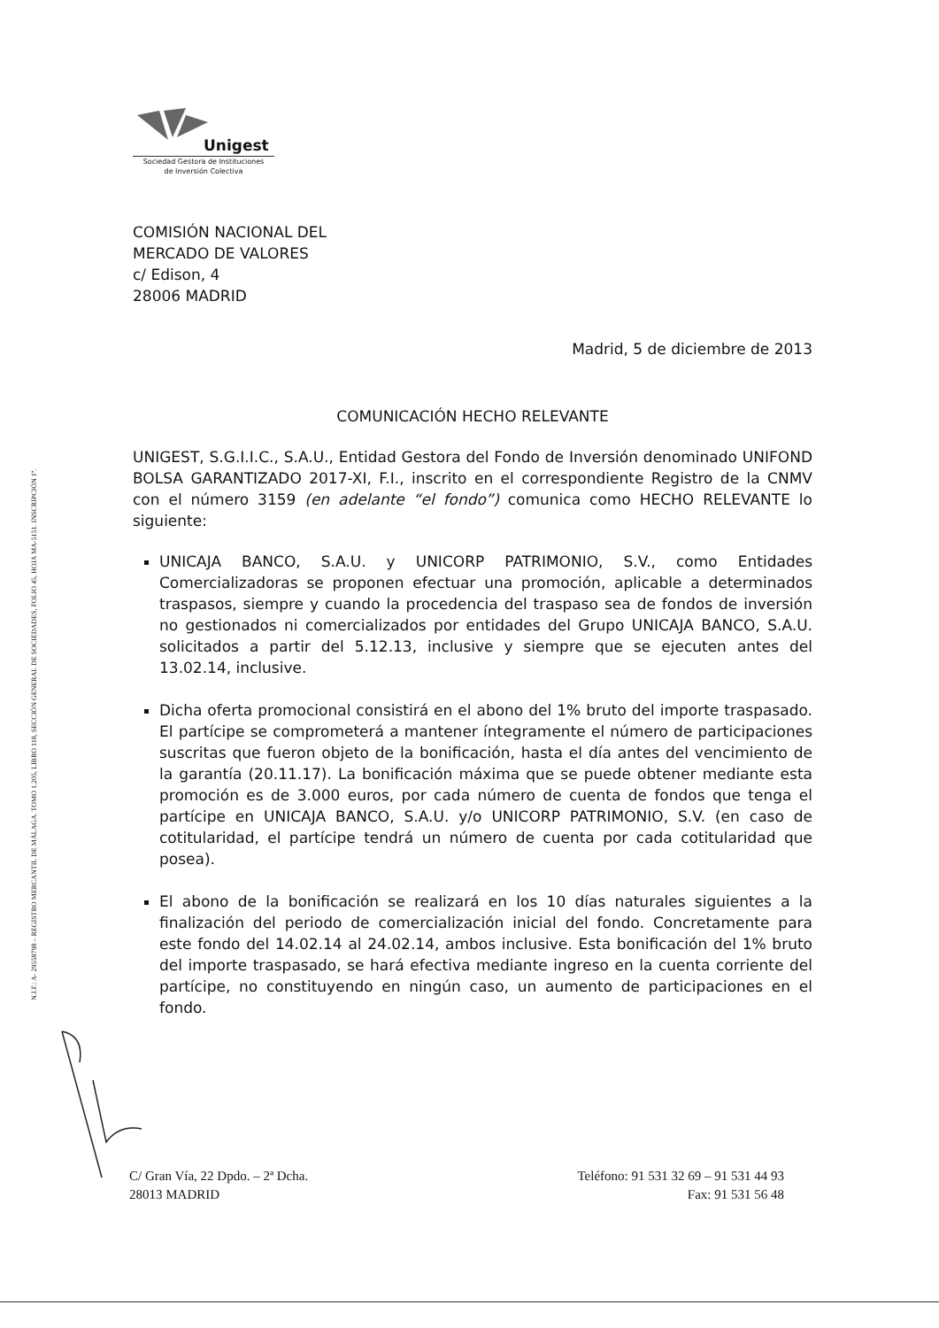N.I.F.: A- 29558798 – REGISTRO MERCANTIL DE MÁLAGA. TOMO 1.205, LIBRO 118, SECCIÓN GENERAL DE SOCIEDADES, FOLIO 45, HOJA MA-5151. INSCRIPCIÓN 1ª.
Unigest
Sociedad Gestora de Instituciones
de Inversión Colectiva
COMISIÓN NACIONAL DEL
MERCADO DE VALORES
c/ Edison, 4
28006 MADRID
Madrid, 5 de diciembre de 2013
COMUNICACIÓN HECHO RELEVANTE
UNIGEST, S.G.I.I.C., S.A.U., Entidad Gestora del Fondo de Inversión denominado UNIFOND BOLSA GARANTIZADO 2017-XI, F.I., inscrito en el correspondiente Registro de la CNMV con el número 3159 (en adelante “el fondo”) comunica como HECHO RELEVANTE lo siguiente:
UNICAJA BANCO, S.A.U. y UNICORP PATRIMONIO, S.V., como Entidades Comercializadoras se proponen efectuar una promoción, aplicable a determinados traspasos, siempre y cuando la procedencia del traspaso sea de fondos de inversión no gestionados ni comercializados por entidades del Grupo UNICAJA BANCO, S.A.U. solicitados a partir del 5.12.13, inclusive y siempre que se ejecuten antes del 13.02.14, inclusive.
Dicha oferta promocional consistirá en el abono del 1% bruto del importe traspasado. El partícipe se comprometerá a mantener íntegramente el número de participaciones suscritas que fueron objeto de la bonificación, hasta el día antes del vencimiento de la garantía (20.11.17). La bonificación máxima que se puede obtener mediante esta promoción es de 3.000 euros, por cada número de cuenta de fondos que tenga el partícipe en UNICAJA BANCO, S.A.U. y/o UNICORP PATRIMONIO, S.V. (en caso de cotitularidad, el partícipe tendrá un número de cuenta por cada cotitularidad que posea).
El abono de la bonificación se realizará en los 10 días naturales siguientes a la finalización del periodo de comercialización inicial del fondo. Concretamente para este fondo del 14.02.14 al 24.02.14, ambos inclusive. Esta bonificación del 1% bruto del importe traspasado, se hará efectiva mediante ingreso en la cuenta corriente del partícipe, no constituyendo en ningún caso, un aumento de participaciones en el fondo.
C/ Gran Vía, 22 Dpdo. – 2ª Dcha.
28013 MADRID
Teléfono: 91 531 32 69 – 91 531 44 93
Fax: 91 531 56 48